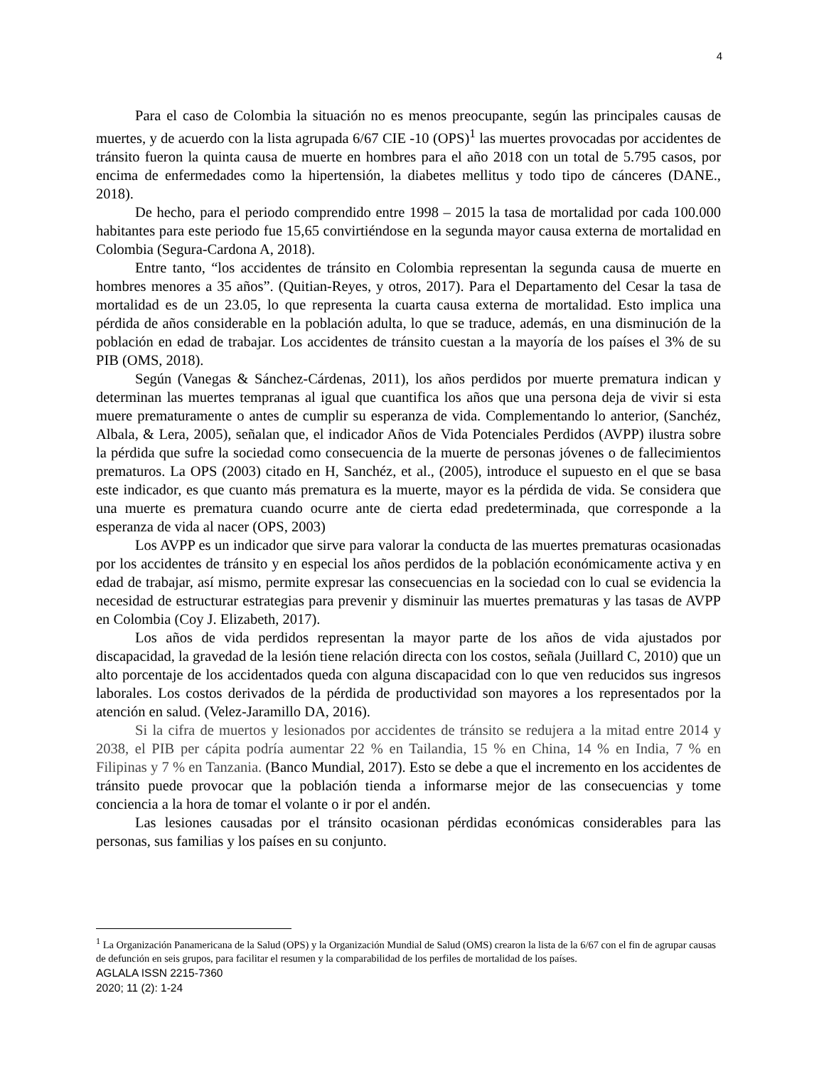4
Para el caso de Colombia la situación no es menos preocupante, según las principales causas de muertes, y de acuerdo con la lista agrupada 6/67 CIE -10 (OPS)<sup>1</sup> las muertes provocadas por accidentes de tránsito fueron la quinta causa de muerte en hombres para el año 2018 con un total de 5.795 casos, por encima de enfermedades como la hipertensión, la diabetes mellitus y todo tipo de cánceres (DANE., 2018).
De hecho, para el periodo comprendido entre 1998 – 2015 la tasa de mortalidad por cada 100.000 habitantes para este periodo fue 15,65 convirtiéndose en la segunda mayor causa externa de mortalidad en Colombia (Segura-Cardona A, 2018).
Entre tanto, “los accidentes de tránsito en Colombia representan la segunda causa de muerte en hombres menores a 35 años”. (Quitian-Reyes, y otros, 2017). Para el Departamento del Cesar la tasa de mortalidad es de un 23.05, lo que representa la cuarta causa externa de mortalidad. Esto implica una pérdida de años considerable en la población adulta, lo que se traduce, además, en una disminución de la población en edad de trabajar. Los accidentes de tránsito cuestan a la mayoría de los países el 3% de su PIB (OMS, 2018).
Según (Vanegas & Sánchez-Cárdenas, 2011), los años perdidos por muerte prematura indican y determinan las muertes tempranas al igual que cuantifica los años que una persona deja de vivir si esta muere prematuramente o antes de cumplir su esperanza de vida. Complementando lo anterior, (Sanchéz, Albala, & Lera, 2005), señalan que, el indicador Años de Vida Potenciales Perdidos (AVPP) ilustra sobre la pérdida que sufre la sociedad como consecuencia de la muerte de personas jóvenes o de fallecimientos prematuros. La OPS (2003) citado en H, Sanchéz, et al., (2005), introduce el supuesto en el que se basa este indicador, es que cuanto más prematura es la muerte, mayor es la pérdida de vida. Se considera que una muerte es prematura cuando ocurre ante de cierta edad predeterminada, que corresponde a la esperanza de vida al nacer (OPS, 2003)
Los AVPP es un indicador que sirve para valorar la conducta de las muertes prematuras ocasionadas por los accidentes de tránsito y en especial los años perdidos de la población económicamente activa y en edad de trabajar, así mismo, permite expresar las consecuencias en la sociedad con lo cual se evidencia la necesidad de estructurar estrategias para prevenir y disminuir las muertes prematuras y las tasas de AVPP en Colombia (Coy J. Elizabeth, 2017).
Los años de vida perdidos representan la mayor parte de los años de vida ajustados por discapacidad, la gravedad de la lesión tiene relación directa con los costos, señala (Juillard C, 2010) que un alto porcentaje de los accidentados queda con alguna discapacidad con lo que ven reducidos sus ingresos laborales. Los costos derivados de la pérdida de productividad son mayores a los representados por la atención en salud. (Velez-Jaramillo DA, 2016).
Si la cifra de muertos y lesionados por accidentes de tránsito se redujera a la mitad entre 2014 y 2038, el PIB per cápita podría aumentar 22 % en Tailandia, 15 % en China, 14 % en India, 7 % en Filipinas y 7 % en Tanzania. (Banco Mundial, 2017). Esto se debe a que el incremento en los accidentes de tránsito puede provocar que la población tienda a informarse mejor de las consecuencias y tome conciencia a la hora de tomar el volante o ir por el andén.
Las lesiones causadas por el tránsito ocasionan pérdidas económicas considerables para las personas, sus familias y los países en su conjunto.
<sup>1</sup> La Organización Panamericana de la Salud (OPS) y la Organización Mundial de Salud (OMS) crearon la lista de la 6/67 con el fin de agrupar causas de defunción en seis grupos, para facilitar el resumen y la comparabilidad de los perfiles de mortalidad de los países.
AGLALA ISSN 2215-7360
2020; 11 (2): 1-24